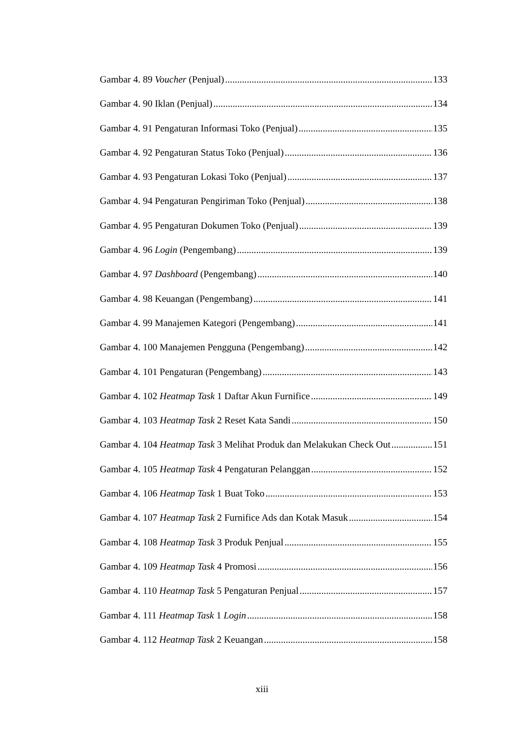Gambar 4. 89 Voucher (Penjual) 133
Gambar 4. 90 Iklan (Penjual) 134
Gambar 4. 91 Pengaturan Informasi Toko (Penjual) 135
Gambar 4. 92 Pengaturan Status Toko (Penjual) 136
Gambar 4. 93 Pengaturan Lokasi Toko (Penjual) 137
Gambar 4. 94 Pengaturan Pengiriman Toko (Penjual) 138
Gambar 4. 95 Pengaturan Dokumen Toko (Penjual) 139
Gambar 4. 96 Login (Pengembang) 139
Gambar 4. 97 Dashboard (Pengembang) 140
Gambar 4. 98 Keuangan (Pengembang) 141
Gambar 4. 99 Manajemen Kategori (Pengembang) 141
Gambar 4. 100 Manajemen Pengguna (Pengembang) 142
Gambar 4. 101 Pengaturan (Pengembang) 143
Gambar 4. 102 Heatmap Task 1 Daftar Akun Furnifice 149
Gambar 4. 103 Heatmap Task 2 Reset Kata Sandi 150
Gambar 4. 104 Heatmap Task 3 Melihat Produk dan Melakukan Check Out 151
Gambar 4. 105 Heatmap Task 4 Pengaturan Pelanggan 152
Gambar 4. 106 Heatmap Task 1 Buat Toko 153
Gambar 4. 107 Heatmap Task 2 Furnifice Ads dan Kotak Masuk 154
Gambar 4. 108 Heatmap Task 3 Produk Penjual 155
Gambar 4. 109 Heatmap Task 4 Promosi 156
Gambar 4. 110 Heatmap Task 5 Pengaturan Penjual 157
Gambar 4. 111 Heatmap Task 1 Login 158
Gambar 4. 112 Heatmap Task 2 Keuangan 158
xiii